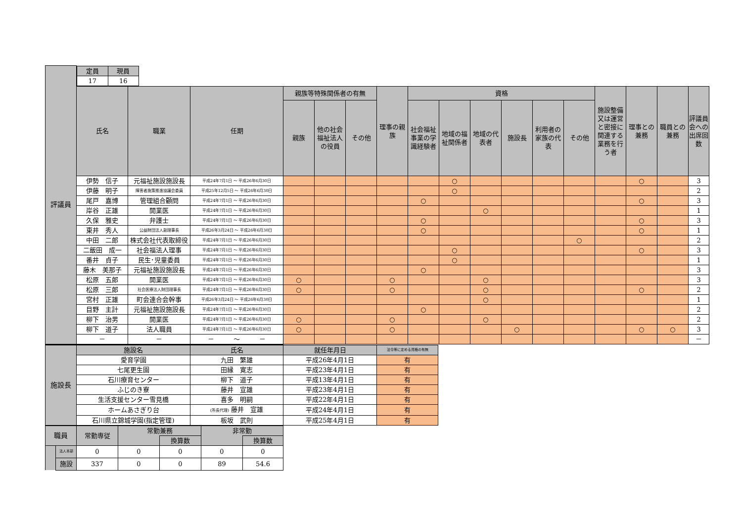| 評議員 | / 定員 / 現員 / / --- / --- / / 17 / 16 / | | | | | | | | | | | | | | | | |
| | 氏名 | 職業 | 任期 | 親族等特殊関係者の有無 | | | 理事の親族 | 資格 | | | | | | 施設整備又は運営と密接に関連する業務を行う者 | 理事との兼務 | 職員との兼務 | 評議員会への出席回数 |
| | | | | 親族 | 他の社会福祉法人の役員 | その他 | | 社会福祉事業の学識経験者 | 地域の福祉関係者 | 地域の代表者 | 施設長 | 利用者の家族の代表 | その他 | | | | |
| | 伊勢 信子 | 元福祉施設施設長 | 平成24年7月1日 ～ 平成26年6月30日 | | | | | | ○ | | | | | | ○ | | 3 |
| | 伊藤 明子 | 障害者施策推進協議会委員 | 平成25年12月5日 ～ 平成26年6月30日 | | | | | | ○ | | | | | | | | 2 |
| | 尾戸 嘉博 | 管理組合顧問 | 平成24年7月1日 ～ 平成26年6月30日 | | | | | ○ | | | | | | | ○ | | 3 |
| | 岸谷 正雄 | 開業医 | 平成24年7月1日 ～ 平成26年6月30日 | | | | | | | ○ | | | | | | | 1 |
| | 久保 雅史 | 弁護士 | 平成24年7月1日 ～ 平成26年6月30日 | | | | | ○ | | | | | | | ○ | | 3 |
| | 東井 秀人 | 公益財団法人副理事長 | 平成26年3月24日 ～ 平成26年6月30日 | | | | | ○ | | | | | | | ○ | | 1 |
| | 中田 二郎 | 株式会社代表取締役 | 平成24年7月1日 ～ 平成26年6月30日 | | | | | | | | | | ○ | | | | 2 |
| | 二飯田 成一 | 社会福法人理事 | 平成24年7月1日 ～ 平成26年6月30日 | | | | | | ○ | | | | | | ○ | | 3 |
| | 番井 貞子 | 民生･児童委員 | 平成24年7月1日 ～ 平成26年6月30日 | | | | | | ○ | | | | | | | | 1 |
| | 藤木 美那子 | 元福祉施設施設長 | 平成24年7月1日 ～ 平成26年6月30日 | | | | | ○ | | | | | | | | | 3 |
| | 松原 五郎 | 開業医 | 平成24年7月1日 ～ 平成26年6月30日 | ○ | | | ○ | | | ○ | | | | | | | 3 |
| | 松原 三郎 | 社会医療法人財団理事長 | 平成24年7月1日 ～ 平成26年6月30日 | ○ | | | ○ | | | ○ | | | | | ○ | | 2 |
| | 宮村 正雄 | 町会連合会幹事 | 平成26年3月24日 ～ 平成26年6月30日 | | | | | | | ○ | | | | | | | 1 |
| | 目野 主計 | 元福祉施設施設長 | 平成24年7月1日 ～ 平成26年6月30日 | | | | | ○ | | | | | | | | | 2 |
| | 柳下 治男 | 開業医 | 平成24年7月1日 ～ 平成26年6月30日 | ○ | | | ○ | | | ○ | | | | | | | 2 |
| | 柳下 道子 | 法人職員 | 平成24年7月1日 ～ 平成26年6月30日 | ○ | | | ○ | | | | ○ | | | | ○ | ○ | 3 |
| | － | － | － ～ － | | | | | | | | | | | | | | － |
| 施設長 | 施設名 | 氏名 | 就任年月日 | 法令等に定める資格の有無 |
| | 愛育学園 | 九田 繁雄 | 平成26年4月1日 | 有 |
| | 七尾更生園 | 田縁 寛志 | 平成23年4月1日 | 有 |
| | 石川療育センター | 柳下 道子 | 平成13年4月1日 | 有 |
| | ふじのき寮 | 藤井 宣雄 | 平成23年4月1日 | 有 |
| | 生活支援センター雪見橋 | 喜多 明嗣 | 平成22年4月1日 | 有 |
| | ホームあさぎり台 | (所長代理) 藤井 宣雄 | 平成24年4月1日 | 有 |
| | 石川県立錦城学園(指定管理) | 板坂 武則 | 平成25年4月1日 | 有 |
| 職員 | | 常勤専従 | 常勤兼務 | | 非常勤 | |
| | | | | 換算数 | | 換算数 |
| | 法人本部 | 0 | 0 | 0 | 0 | 0 |
| | 施設 | 337 | 0 | 0 | 89 | 54.6 |